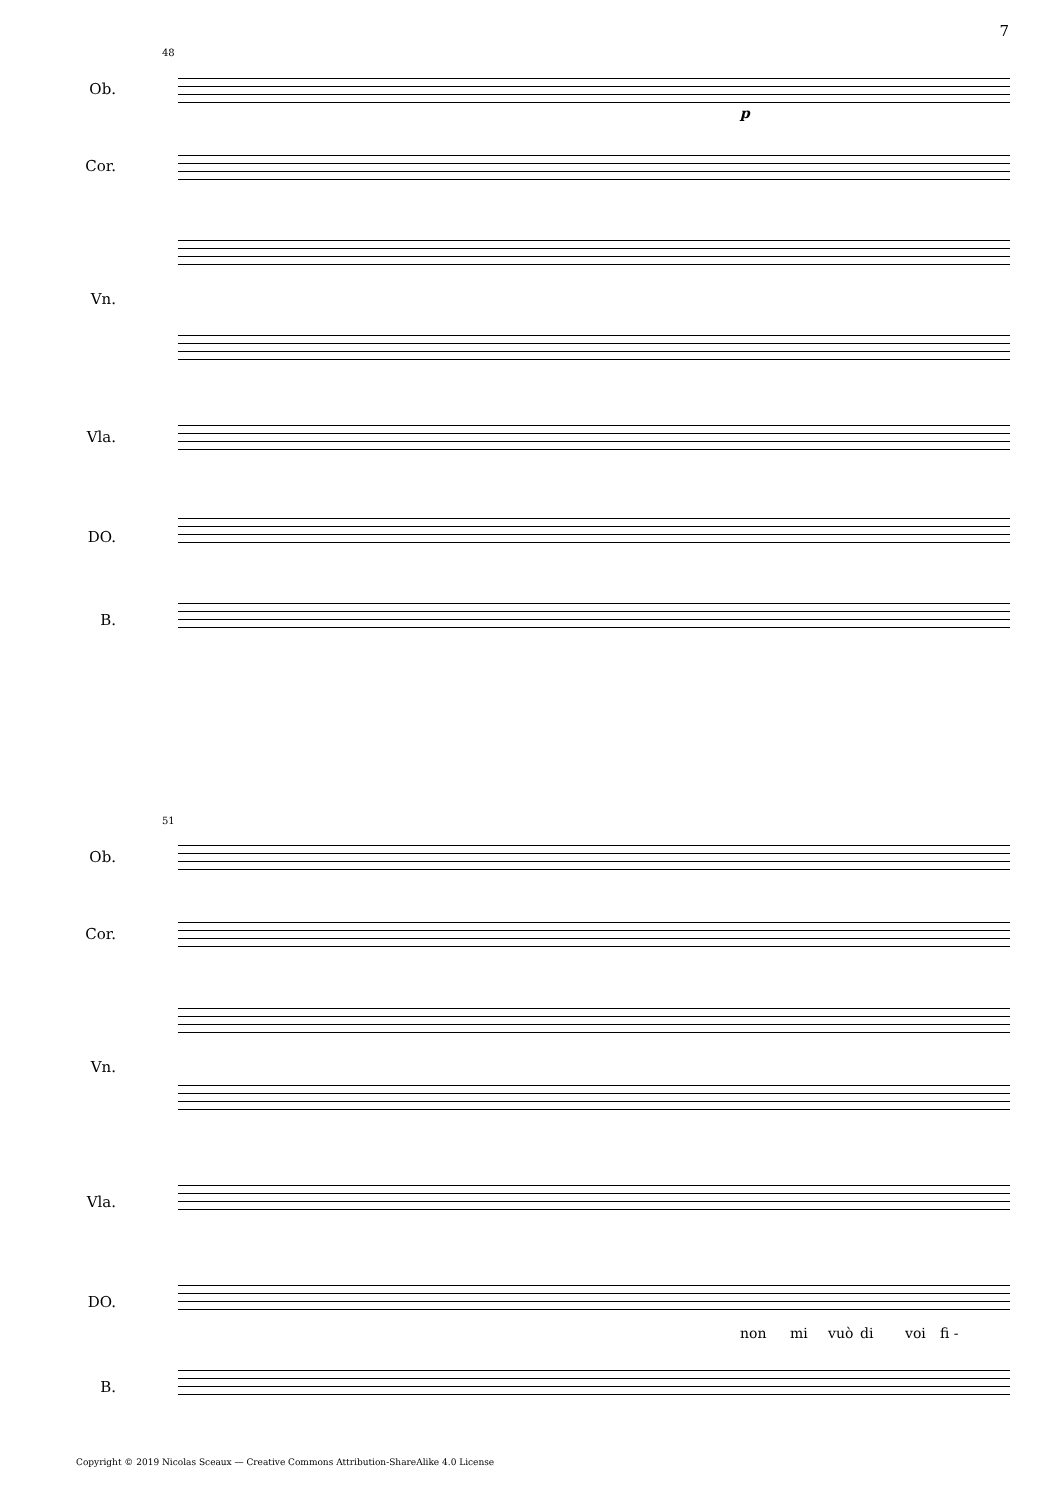7
48
Ob.
Cor.
Vn.
Vla.
DO.
B.
p
51
Ob.
Cor.
Vn.
Vla.
DO.
non mi vuò di voi fi -
B.
Copyright © 2019 Nicolas Sceaux — Creative Commons Attribution-ShareAlike 4.0 License